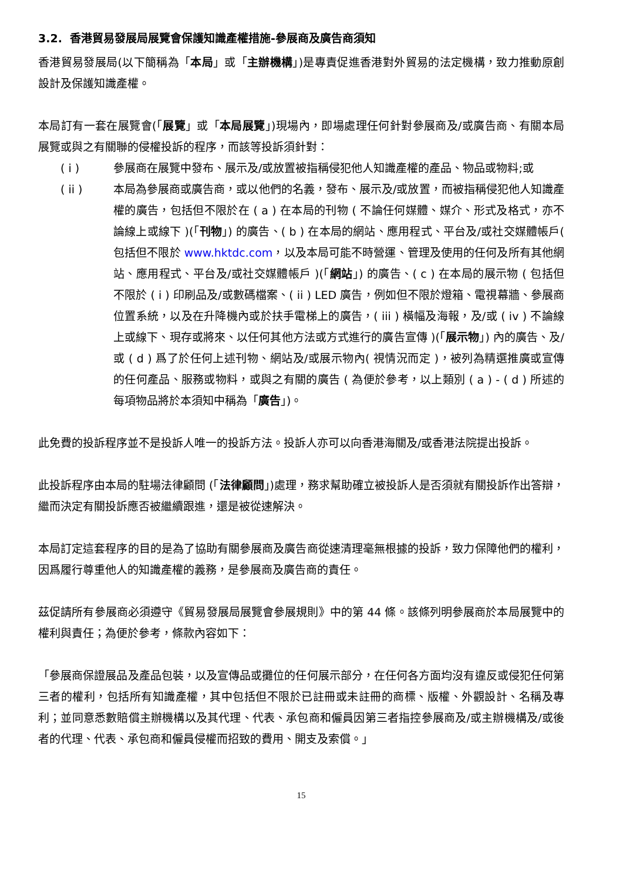3.2. 香港貿易發展局展覽會保護知識產權措施-參展商及廣告商須知
香港貿易發展局(以下簡稱為「本局」或「主辦機構」)是專責促進香港對外貿易的法定機構，致力推動原創設計及保護知識產權。
本局訂有一套在展覽會(「展覽」或「本局展覽」)現場內，即場處理任何針對參展商及/或廣告商、有關本局展覽或與之有關聯的侵權投訴的程序，而該等投訴須針對：
( i ) 參展商在展覽中發布、展示及/或放置被指稱侵犯他人知識產權的產品、物品或物料;或
( ii ) 本局為參展商或廣告商，或以他們的名義，發布、展示及/或放置，而被指稱侵犯他人知識產權的廣告，包括但不限於在 ( a ) 在本局的刊物 ( 不論任何媒體、媒介、形式及格式，亦不論線上或線下 )(「刊物」) 的廣告、( b ) 在本局的網站、應用程式、平台及/或社交媒體帳戶( 包括但不限於 www.hktdc.com，以及本局可能不時營運、管理及使用的任何及所有其他網站、應用程式、平台及/或社交媒體帳戶 )(「網站」) 的廣告、( c ) 在本局的展示物 ( 包括但不限於 ( i ) 印刷品及/或數碼檔案、( ii ) LED 廣告，例如但不限於燈箱、電視幕牆、參展商位置系統，以及在升降機內或於扶手電梯上的廣告，( iii ) 橫幅及海報，及/或 ( iv ) 不論線上或線下、現存或將來、以任何其他方法或方式進行的廣告宣傳 )(「展示物」) 內的廣告、及/或 ( d ) 爲了於任何上述刊物、網站及/或展示物內( 視情況而定 )，被列為精選推廣或宣傳的任何產品、服務或物料，或與之有關的廣告 ( 為便於參考，以上類別 ( a ) - ( d ) 所述的每項物品將於本須知中稱為「廣告」)。
此免費的投訴程序並不是投訴人唯一的投訴方法。投訴人亦可以向香港海關及/或香港法院提出投訴。
此投訴程序由本局的駐場法律顧問 (「法律顧問」)處理，務求幫助確立被投訴人是否須就有關投訴作出答辯，繼而決定有關投訴應否被繼續跟進，還是被從速解決。
本局訂定這套程序的目的是為了協助有關參展商及廣告商從速清理毫無根據的投訴，致力保障他們的權利，因爲履行尊重他人的知識產權的義務，是參展商及廣告商的責任。
茲促請所有參展商必須遵守《貿易發展局展覽會參展規則》中的第 44 條。該條列明參展商於本局展覽中的權利與責任；為便於參考，條款內容如下：
「參展商保證展品及產品包裝，以及宣傳品或攤位的任何展示部分，在任何各方面均沒有違反或侵犯任何第三者的權利，包括所有知識產權，其中包括但不限於已註冊或未註冊的商標、版權、外觀設計、名稱及專利；並同意悉數賠償主辦機構以及其代理、代表、承包商和僱員因第三者指控參展商及/或主辦機構及/或後者的代理、代表、承包商和僱員侵權而招致的費用、開支及索償。」
15